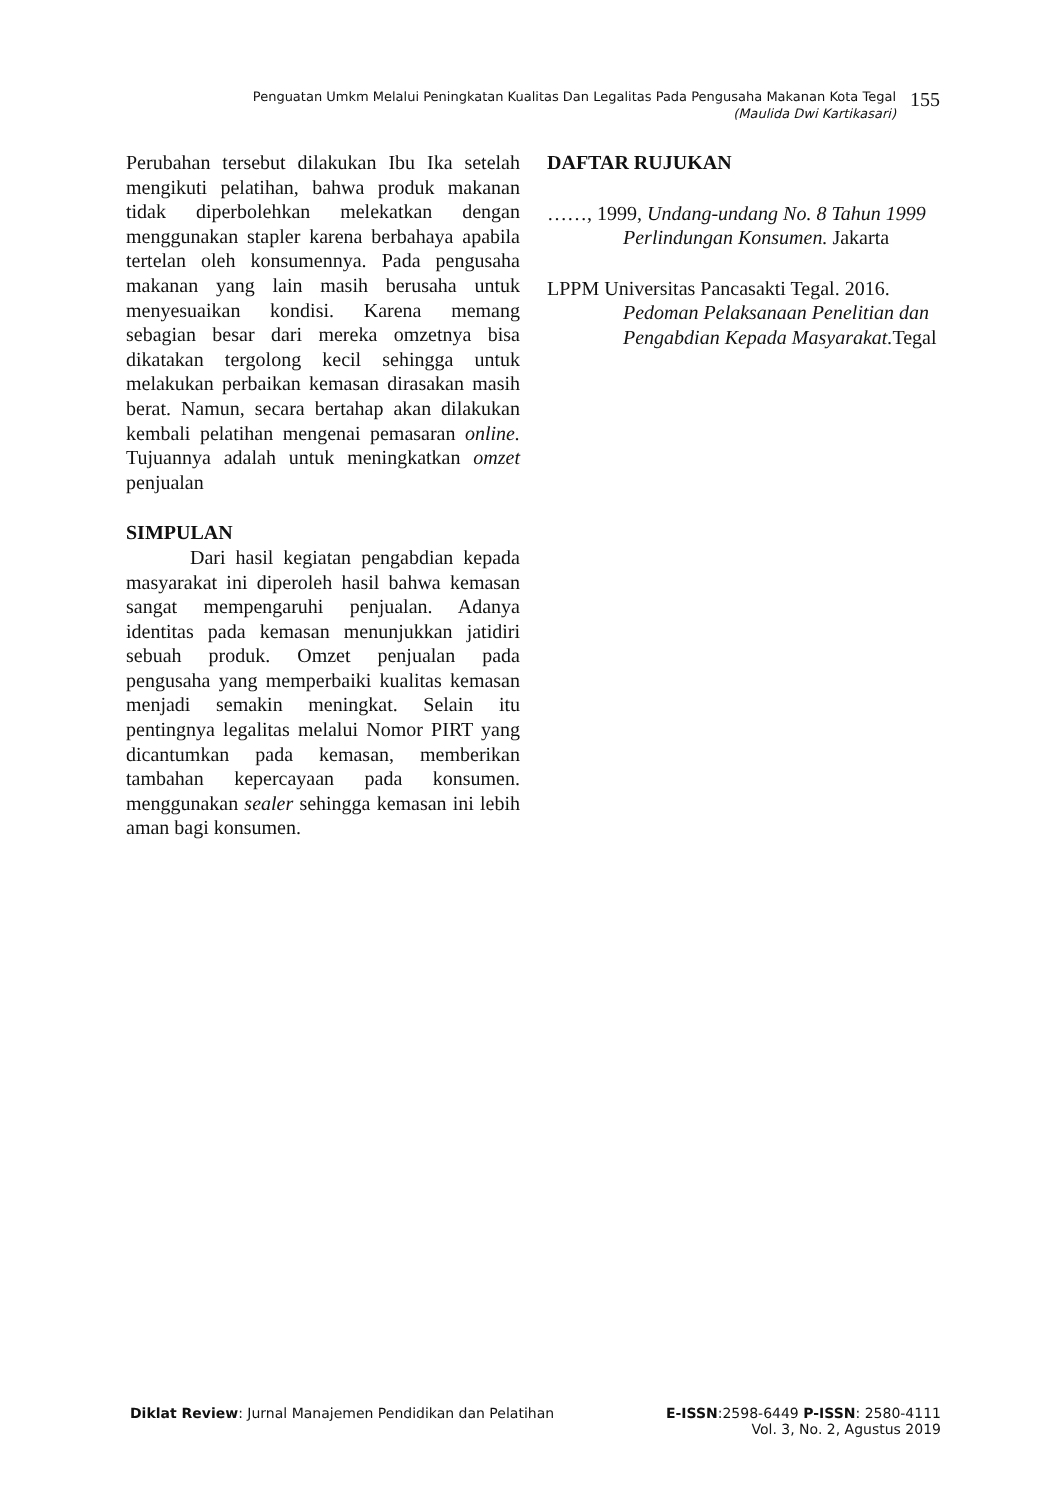Penguatan Umkm Melalui Peningkatan Kualitas Dan Legalitas Pada Pengusaha Makanan Kota Tegal
(Maulida Dwi Kartikasari)
155
Perubahan tersebut dilakukan Ibu Ika setelah mengikuti pelatihan, bahwa produk makanan tidak diperbolehkan melekatkan dengan menggunakan stapler karena berbahaya apabila tertelan oleh konsumennya. Pada pengusaha makanan yang lain masih berusaha untuk menyesuaikan kondisi. Karena memang sebagian besar dari mereka omzetnya bisa dikatakan tergolong kecil sehingga untuk melakukan perbaikan kemasan dirasakan masih berat. Namun, secara bertahap akan dilakukan kembali pelatihan mengenai pemasaran online. Tujuannya adalah untuk meningkatkan omzet penjualan
SIMPULAN
Dari hasil kegiatan pengabdian kepada masyarakat ini diperoleh hasil bahwa kemasan sangat mempengaruhi penjualan. Adanya identitas pada kemasan menunjukkan jatidiri sebuah produk. Omzet penjualan pada pengusaha yang memperbaiki kualitas kemasan menjadi semakin meningkat. Selain itu pentingnya legalitas melalui Nomor PIRT yang dicantumkan pada kemasan, memberikan tambahan kepercayaan pada konsumen. menggunakan sealer sehingga kemasan ini lebih aman bagi konsumen.
DAFTAR RUJUKAN
……, 1999, Undang-undang No. 8 Tahun 1999 Perlindungan Konsumen. Jakarta
LPPM Universitas Pancasakti Tegal. 2016. Pedoman Pelaksanaan Penelitian dan Pengabdian Kepada Masyarakat. Tegal
Diklat Review: Jurnal Manajemen Pendidikan dan Pelatihan
E-ISSN:2598-6449 P-ISSN: 2580-4111
Vol. 3, No. 2, Agustus 2019